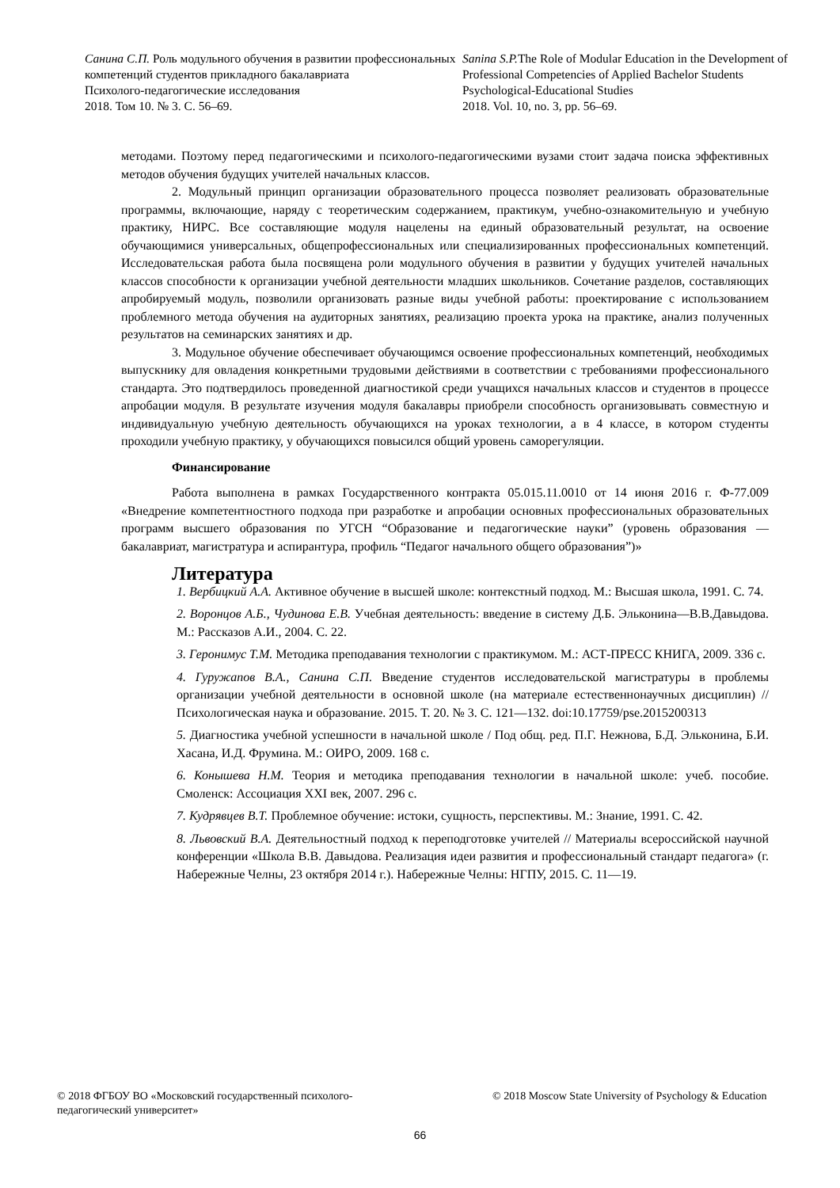Санина С.П. Роль модульного обучения в развитии профессиональных компетенций студентов прикладного бакалавриата
Психолого-педагогические исследования
2018. Том 10. № 3. С. 56–69.
Sanina S.P. The Role of Modular Education in the Development of Professional Competencies of Applied Bachelor Students
Psychological-Educational Studies
2018. Vol. 10, no. 3, pp. 56–69.
методами. Поэтому перед педагогическими и психолого-педагогическими вузами стоит задача поиска эффективных методов обучения будущих учителей начальных классов.
2. Модульный принцип организации образовательного процесса позволяет реализовать образовательные программы, включающие, наряду с теоретическим содержанием, практикум, учебно-ознакомительную и учебную практику, НИРС. Все составляющие модуля нацелены на единый образовательный результат, на освоение обучающимися универсальных, общепрофессиональных или специализированных профессиональных компетенций. Исследовательская работа была посвящена роли модульного обучения в развитии у будущих учителей начальных классов способности к организации учебной деятельности младших школьников. Сочетание разделов, составляющих апробируемый модуль, позволили организовать разные виды учебной работы: проектирование с использованием проблемного метода обучения на аудиторных занятиях, реализацию проекта урока на практике, анализ полученных результатов на семинарских занятиях и др.
3. Модульное обучение обеспечивает обучающимся освоение профессиональных компетенций, необходимых выпускнику для овладения конкретными трудовыми действиями в соответствии с требованиями профессионального стандарта. Это подтвердилось проведенной диагностикой среди учащихся начальных классов и студентов в процессе апробации модуля. В результате изучения модуля бакалавры приобрели способность организовывать совместную и индивидуальную учебную деятельность обучающихся на уроках технологии, а в 4 классе, в котором студенты проходили учебную практику, у обучающихся повысился общий уровень саморегуляции.
Финансирование
Работа выполнена в рамках Государственного контракта 05.015.11.0010 от 14 июня 2016 г. Ф-77.009 «Внедрение компетентностного подхода при разработке и апробации основных профессиональных образовательных программ высшего образования по УГСН “Образование и педагогические науки” (уровень образования — бакалавриат, магистратура и аспирантура, профиль “Педагог начального общего образования”)»
Литература
1. Вербицкий А.А. Активное обучение в высшей школе: контекстный подход. М.: Высшая школа, 1991. С. 74.
2. Воронцов А.Б., Чудинова Е.В. Учебная деятельность: введение в систему Д.Б. Эльконина—В.В.Давыдова. М.: Рассказов А.И., 2004. С. 22.
3. Геронимус Т.М. Методика преподавания технологии с практикумом. М.: АСТ-ПРЕСС КНИГА, 2009. 336 с.
4. Гуружапов В.А., Санина С.П. Введение студентов исследовательской магистратуры в проблемы организации учебной деятельности в основной школе (на материале естественнонаучных дисциплин) // Психологическая наука и образование. 2015. Т. 20. № 3. С. 121—132. doi:10.17759/pse.2015200313
5. Диагностика учебной успешности в начальной школе / Под общ. ред. П.Г. Нежнова, Б.Д. Эльконина, Б.И. Хасана, И.Д. Фрумина. М.: ОИРО, 2009. 168 с.
6. Конышева Н.М. Теория и методика преподавания технологии в начальной школе: учеб. пособие. Смоленск: Ассоциация XXI век, 2007. 296 с.
7. Кудрявцев В.Т. Проблемное обучение: истоки, сущность, перспективы. М.: Знание, 1991. С. 42.
8. Львовский В.А. Деятельностный подход к переподготовке учителей // Материалы всероссийской научной конференции «Школа В.В. Давыдова. Реализация идеи развития и профессиональный стандарт педагога» (г. Набережные Челны, 23 октября 2014 г.). Набережные Челны: НГПУ, 2015. С. 11—19.
© 2018 ФГБОУ ВО «Московский государственный психолого-
педагогический университет»
© 2018 Moscow State University of Psychology & Education
66